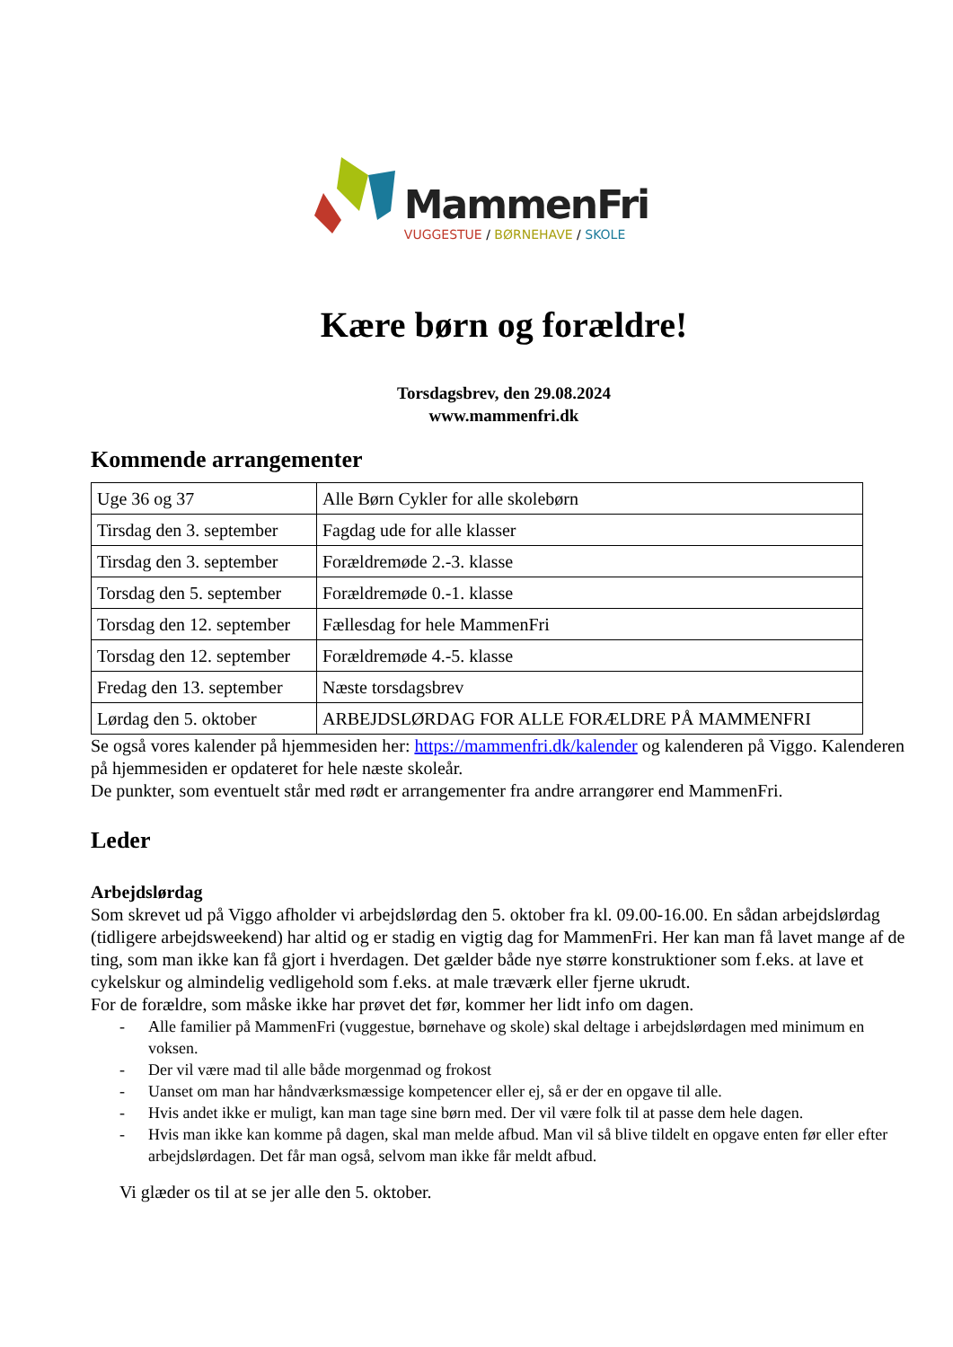MammenFri
VUGGESTUE / BØRNEHAVE / SKOLE
Kære børn og forældre!
Torsdagsbrev, den 29.08.2024
www.mammenfri.dk
Kommende arrangementer
| Uge 36 og 37 | Alle Børn Cykler for alle skolebørn |
| Tirsdag den 3. september | Fagdag ude for alle klasser |
| Tirsdag den 3. september | Forældremøde 2.-3. klasse |
| Torsdag den 5. september | Forældremøde 0.-1. klasse |
| Torsdag den 12. september | Fællesdag for hele MammenFri |
| Torsdag den 12. september | Forældremøde 4.-5. klasse |
| Fredag den 13. september | Næste torsdagsbrev |
| Lørdag den 5. oktober | ARBEJDSLØRDAG FOR ALLE FORÆLDRE PÅ MAMMENFRI |
Se også vores kalender på hjemmesiden her: https://mammenfri.dk/kalender og kalenderen på Viggo. Kalenderen på hjemmesiden er opdateret for hele næste skoleår.
De punkter, som eventuelt står med rødt er arrangementer fra andre arrangører end MammenFri.
Leder
Arbejdslørdag
Som skrevet ud på Viggo afholder vi arbejdslørdag den 5. oktober fra kl. 09.00-16.00. En sådan arbejdslørdag (tidligere arbejdsweekend) har altid og er stadig en vigtig dag for MammenFri. Her kan man få lavet mange af de ting, som man ikke kan få gjort i hverdagen. Det gælder både nye større konstruktioner som f.eks. at lave et cykelskur og almindelig vedligehold som f.eks. at male træværk eller fjerne ukrudt.
For de forældre, som måske ikke har prøvet det før, kommer her lidt info om dagen.
- Alle familier på MammenFri (vuggestue, børnehave og skole) skal deltage i arbejdslørdagen med minimum en voksen.
- Der vil være mad til alle både morgenmad og frokost
- Uanset om man har håndværksmæssige kompetencer eller ej, så er der en opgave til alle.
- Hvis andet ikke er muligt, kan man tage sine børn med. Der vil være folk til at passe dem hele dagen.
- Hvis man ikke kan komme på dagen, skal man melde afbud. Man vil så blive tildelt en opgave enten før eller efter arbejdslørdagen. Det får man også, selvom man ikke får meldt afbud.
Vi glæder os til at se jer alle den 5. oktober.